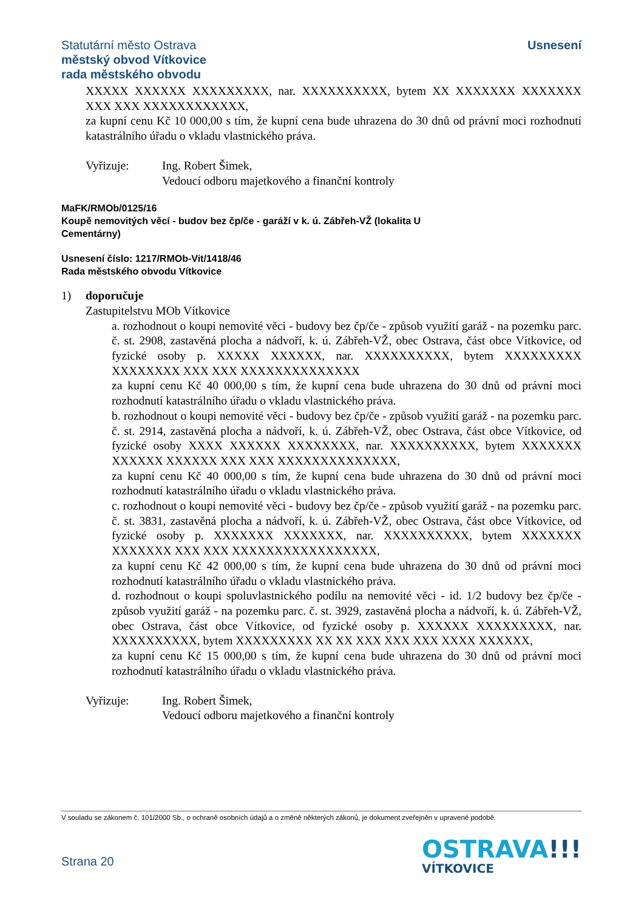Statutární město Ostrava
městský obvod Vítkovice
rada městského obvodu
Usnesení
XXXXX XXXXXX XXXXXXXXX, nar. XXXXXXXXXX, bytem XX XXXXXXX XXXXXXX XXX XXX XXXXXXXXXXXX,
za kupní cenu Kč 10 000,00 s tím, že kupní cena bude uhrazena do 30 dnů od právní moci rozhodnutí katastrálního úřadu o vkladu vlastnického práva.
Vyřizuje: Ing. Robert Šimek,
Vedoucí odboru majetkového a finanční kontroly
MaFK/RMOb/0125/16
Koupě nemovitých věcí - budov bez čp/če - garáží v k. ú. Zábřeh-VŽ (lokalita U
Cementárny)
Usnesení číslo: 1217/RMOb-Vit/1418/46
Rada městského obvodu Vítkovice
1) doporučuje
Zastupitelstvu MOb Vítkovice
a. rozhodnout o koupi nemovité věci - budovy bez čp/če - způsob využití garáž - na pozemku parc. č. st. 2908, zastavěná plocha a nádvoří, k. ú. Zábřeh-VŽ, obec Ostrava, část obce Vítkovice, od fyzické osoby p. XXXXX XXXXXX, nar. XXXXXXXXXX, bytem XXXXXXXXX XXXXXXXX XXX XXX XXXXXXXXXXXXXX
za kupní cenu Kč 40 000,00 s tím, že kupní cena bude uhrazena do 30 dnů od právní moci rozhodnutí katastrálního úřadu o vkladu vlastnického práva.
b. rozhodnout o koupi nemovité věci - budovy bez čp/če - způsob využití garáž - na pozemku parc. č. st. 2914, zastavěná plocha a nádvoří, k. ú. Zábřeh-VŽ, obec Ostrava, část obce Vítkovice, od fyzické osoby XXXX XXXXXX XXXXXXXX, nar. XXXXXXXXXX, bytem XXXXXXX XXXXXX XXXXXX XXX XXX XXXXXXXXXXXXXX,
za kupní cenu Kč 40 000,00 s tím, že kupní cena bude uhrazena do 30 dnů od právní moci rozhodnutí katastrálního úřadu o vkladu vlastnického práva.
c. rozhodnout o koupi nemovité věci - budovy bez čp/če - způsob využití garáž - na pozemku parc. č. st. 3831, zastavěná plocha a nádvoří, k. ú. Zábřeh-VŽ, obec Ostrava, část obce Vítkovice, od fyzické osoby p. XXXXXXX XXXXXXX, nar. XXXXXXXXXX, bytem XXXXXXX XXXXXXX XXX XXX XXXXXXXXXXXXXXXXX,
za kupní cenu Kč 42 000,00 s tím, že kupní cena bude uhrazena do 30 dnů od právní moci rozhodnutí katastrálního úřadu o vkladu vlastnického práva.
d. rozhodnout o koupi spoluvlastnického podílu na nemovité věci - id. 1/2 budovy bez čp/če - způsob využití garáž - na pozemku parc. č. st. 3929, zastavěná plocha a nádvoří, k. ú. Zábřeh-VŽ, obec Ostrava, část obce Vítkovice, od fyzické osoby p. XXXXXX XXXXXXXXX, nar. XXXXXXXXXX, bytem XXXXXXXXX XX XX XXX XXX XXX XXXX XXXXXX,
za kupní cenu Kč 15 000,00 s tím, že kupní cena bude uhrazena do 30 dnů od právní moci rozhodnutí katastrálního úřadu o vkladu vlastnického práva.
Vyřizuje: Ing. Robert Šimek,
Vedoucí odboru majetkového a finanční kontroly
V souladu se zákonem č. 101/2000 Sb., o ochraně osobních údajů a o změně některých zákonů, je dokument zveřejněn v upravené podobě.
Strana 20
OSTRAVA!!!
VÍTKOVICE